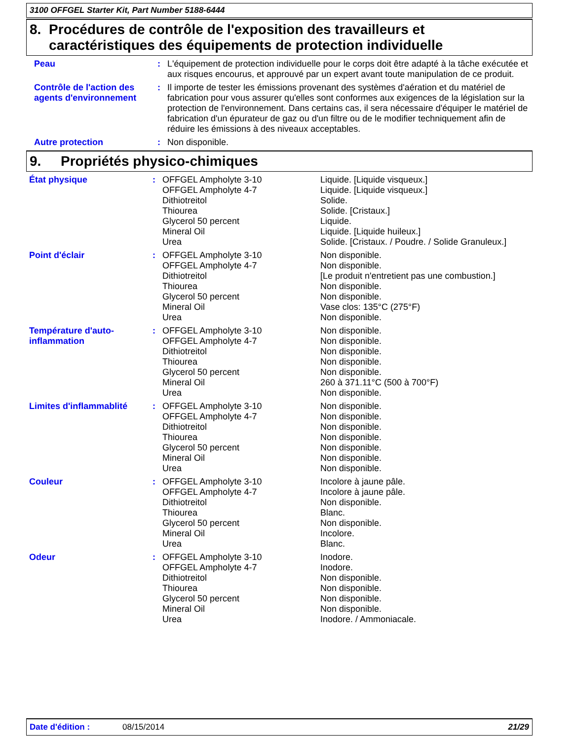3100 OFFGEL Starter Kit, Part Number 5188-6444
8. Procédures de contrôle de l'exposition des travailleurs et caractéristiques des équipements de protection individuelle
| Peau | : | L'équipement de protection individuelle pour le corps doit être adapté à la tâche exécutée et aux risques encourus, et approuvé par un expert avant toute manipulation de ce produit. |
| Contrôle de l'action des agents d'environnement | : | Il importe de tester les émissions provenant des systèmes d'aération et du matériel de fabrication pour vous assurer qu'elles sont conformes aux exigences de la législation sur la protection de l'environnement. Dans certains cas, il sera nécessaire d'équiper le matériel de fabrication d'un épurateur de gaz ou d'un filtre ou de le modifier techniquement afin de réduire les émissions à des niveaux acceptables. |
| Autre protection | : | Non disponible. |
9. Propriétés physico-chimiques
| État physique | : | OFFGEL Ampholyte 3-10 OFFGEL Ampholyte 4-7 Dithiotreitol Thiourea Glycerol 50 percent Mineral Oil Urea | Liquide. [Liquide visqueux.] Liquide. [Liquide visqueux.] Solide. Solide. [Cristaux.] Liquide. Liquide. [Liquide huileux.] Solide. [Cristaux. / Poudre. / Solide Granuleux.] |
| Point d'éclair | : | OFFGEL Ampholyte 3-10 OFFGEL Ampholyte 4-7 Dithiotreitol Thiourea Glycerol 50 percent Mineral Oil Urea | Non disponible. Non disponible. [Le produit n'entretient pas une combustion.] Non disponible. Non disponible. Vase clos: 135°C (275°F) Non disponible. |
| Température d'auto-inflammation | : | OFFGEL Ampholyte 3-10 OFFGEL Ampholyte 4-7 Dithiotreitol Thiourea Glycerol 50 percent Mineral Oil Urea | Non disponible. Non disponible. Non disponible. Non disponible. Non disponible. 260 à 371.11°C (500 à 700°F) Non disponible. |
| Limites d'inflammablité | : | OFFGEL Ampholyte 3-10 OFFGEL Ampholyte 4-7 Dithiotreitol Thiourea Glycerol 50 percent Mineral Oil Urea | Non disponible. Non disponible. Non disponible. Non disponible. Non disponible. Non disponible. Non disponible. |
| Couleur | : | OFFGEL Ampholyte 3-10 OFFGEL Ampholyte 4-7 Dithiotreitol Thiourea Glycerol 50 percent Mineral Oil Urea | Incolore à jaune pâle. Incolore à jaune pâle. Non disponible. Blanc. Non disponible. Incolore. Blanc. |
| Odeur | : | OFFGEL Ampholyte 3-10 OFFGEL Ampholyte 4-7 Dithiotreitol Thiourea Glycerol 50 percent Mineral Oil Urea | Inodore. Inodore. Non disponible. Non disponible. Non disponible. Non disponible. Inodore. / Ammoniacale. |
Date d'édition : 08/15/2014 21/29